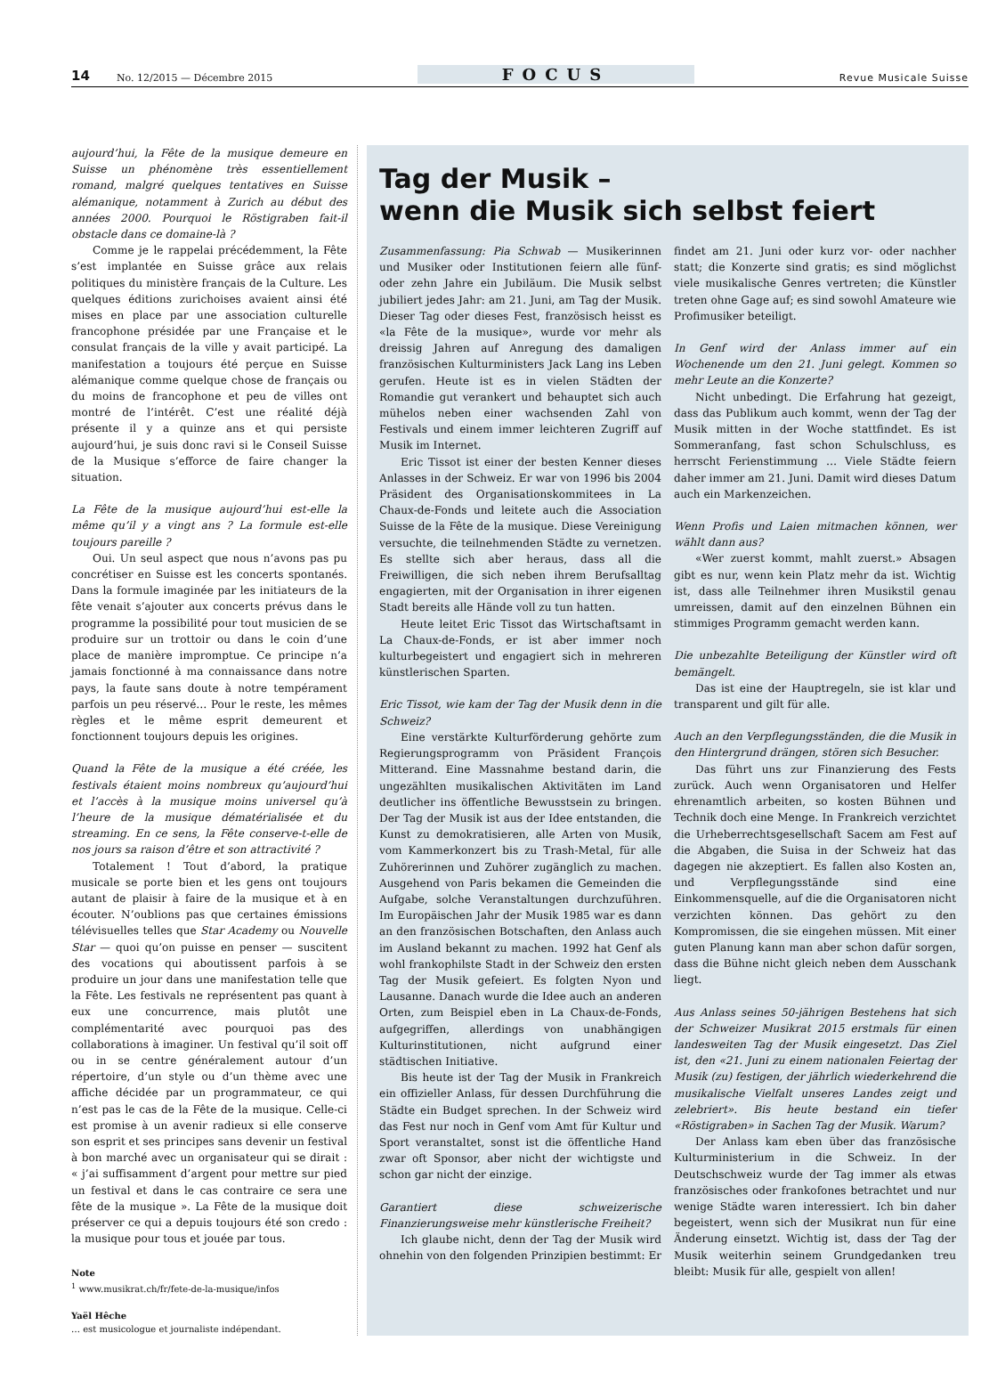14 No. 12/2015 — Décembre 2015 FOCUS Revue Musicale Suisse
aujourd’hui, la Fête de la musique demeure en Suisse un phénomène très essentiellement romand, malgré quelques tentatives en Suisse alémanique, notamment à Zurich au début des années 2000. Pourquoi le Röstigraben fait-il obstacle dans ce domaine-là ?
Comme je le rappelai précédemment, la Fête s’est implantée en Suisse grâce aux relais politiques du ministère français de la Culture. Les quelques éditions zurichoises avaient ainsi été mises en place par une association culturelle francophone présidée par une Française et le consulat français de la ville y avait participé. La manifestation a toujours été perçue en Suisse alémanique comme quelque chose de français ou du moins de francophone et peu de villes ont montré de l’intérêt. C’est une réalité déjà présente il y a quinze ans et qui persiste aujourd’hui, je suis donc ravi si le Conseil Suisse de la Musique s’efforce de faire changer la situation.
La Fête de la musique aujourd’hui est-elle la même qu’il y a vingt ans ? La formule est-elle toujours pareille ?
Oui. Un seul aspect que nous n’avons pas pu concrétiser en Suisse est les concerts spontanés. Dans la formule imaginée par les initiateurs de la fête venait s’ajouter aux concerts prévus dans le programme la possibilité pour tout musicien de se produire sur un trottoir ou dans le coin d’une place de manière impromptue. Ce principe n’a jamais fonctionné à ma connaissance dans notre pays, la faute sans doute à notre tempérament parfois un peu réservé… Pour le reste, les mêmes règles et le même esprit demeurent et fonctionnent toujours depuis les origines.
Quand la Fête de la musique a été créée, les festivals étaient moins nombreux qu’aujourd’hui et l’accès à la musique moins universel qu’à l’heure de la musique dématérialisée et du streaming. En ce sens, la Fête conserve-t-elle de nos jours sa raison d’être et son attractivité ?
Totalement ! Tout d’abord, la pratique musicale se porte bien et les gens ont toujours autant de plaisir à faire de la musique et à en écouter. N’oublions pas que certaines émissions télévisuelles telles que Star Academy ou Nouvelle Star — quoi qu’on puisse en penser — suscitent des vocations qui aboutissent parfois à se produire un jour dans une manifestation telle que la Fête. Les festivals ne représentent pas quant à eux une concurrence, mais plutôt une complémentarité avec pourquoi pas des collaborations à imaginer. Un festival qu’il soit off ou in se centre généralement autour d’un répertoire, d’un style ou d’un thème avec une affiche décidée par un programmateur, ce qui n’est pas le cas de la Fête de la musique. Celle-ci est promise à un avenir radieux si elle conserve son esprit et ses principes sans devenir un festival à bon marché avec un organisateur qui se dirait : « j’ai suffisamment d’argent pour mettre sur pied un festival et dans le cas contraire ce sera une fête de la musique ». La Fête de la musique doit préserver ce qui a depuis toujours été son credo : la musique pour tous et jouée par tous.
Note
<sup>1</sup> www.musikrat.ch/fr/fete-de-la-musique/infos
Yaël Hêche
… est musicologue et journaliste indépendant.
Tag der Musik –
wenn die Musik sich selbst feiert
Zusammenfassung: Pia Schwab — Musikerinnen und Musiker oder Institutionen feiern alle fünf- oder zehn Jahre ein Jubiläum. Die Musik selbst jubiliert jedes Jahr: am 21. Juni, am Tag der Musik. Dieser Tag oder dieses Fest, französisch heisst es «la Fête de la musique», wurde vor mehr als dreissig Jahren auf Anregung des damaligen französischen Kulturministers Jack Lang ins Leben gerufen. Heute ist es in vielen Städten der Romandie gut verankert und behauptet sich auch mühelos neben einer wachsenden Zahl von Festivals und einem immer leichteren Zugriff auf Musik im Internet.
Eric Tissot ist einer der besten Kenner dieses Anlasses in der Schweiz. Er war von 1996 bis 2004 Präsident des Organisationskommitees in La Chaux-de-Fonds und leitete auch die Association Suisse de la Fête de la musique. Diese Vereinigung versuchte, die teilnehmenden Städte zu vernetzen. Es stellte sich aber heraus, dass all die Freiwilligen, die sich neben ihrem Berufsalltag engagierten, mit der Organisation in ihrer eigenen Stadt bereits alle Hände voll zu tun hatten.
Heute leitet Eric Tissot das Wirtschaftsamt in La Chaux-de-Fonds, er ist aber immer noch kulturbegeistert und engagiert sich in mehreren künstlerischen Sparten.
Eric Tissot, wie kam der Tag der Musik denn in die Schweiz?
Eine verstärkte Kulturförderung gehörte zum Regierungsprogramm von Präsident François Mitterand. Eine Massnahme bestand darin, die ungezählten musikalischen Aktivitäten im Land deutlicher ins öffentliche Bewusstsein zu bringen. Der Tag der Musik ist aus der Idee entstanden, die Kunst zu demokratisieren, alle Arten von Musik, vom Kammerkonzert bis zu Trash-Metal, für alle Zuhörerinnen und Zuhörer zugänglich zu machen. Ausgehend von Paris bekamen die Gemeinden die Aufgabe, solche Veranstaltungen durchzuführen. Im Europäischen Jahr der Musik 1985 war es dann an den französischen Botschaften, den Anlass auch im Ausland bekannt zu machen. 1992 hat Genf als wohl frankophilste Stadt in der Schweiz den ersten Tag der Musik gefeiert. Es folgten Nyon und Lausanne. Danach wurde die Idee auch an anderen Orten, zum Beispiel eben in La Chaux-de-Fonds, aufgegriffen, allerdings von unabhängigen Kulturinstitutionen, nicht aufgrund einer städtischen Initiative.
Bis heute ist der Tag der Musik in Frankreich ein offizieller Anlass, für dessen Durchführung die Städte ein Budget sprechen. In der Schweiz wird das Fest nur noch in Genf vom Amt für Kultur und Sport veranstaltet, sonst ist die öffentliche Hand zwar oft Sponsor, aber nicht der wichtigste und schon gar nicht der einzige.
Garantiert diese schweizerische Finanzierungsweise mehr künstlerische Freiheit?
Ich glaube nicht, denn der Tag der Musik wird ohnehin von den folgenden Prinzipien bestimmt: Er findet am 21. Juni oder kurz vor- oder nachher statt; die Konzerte sind gratis; es sind möglichst viele musikalische Genres vertreten; die Künstler treten ohne Gage auf; es sind sowohl Amateure wie Profimusiker beteiligt.
In Genf wird der Anlass immer auf ein Wochenende um den 21. Juni gelegt. Kommen so mehr Leute an die Konzerte?
Nicht unbedingt. Die Erfahrung hat gezeigt, dass das Publikum auch kommt, wenn der Tag der Musik mitten in der Woche stattfindet. Es ist Sommeranfang, fast schon Schulschluss, es herrscht Ferienstimmung … Viele Städte feiern daher immer am 21. Juni. Damit wird dieses Datum auch ein Markenzeichen.
Wenn Profis und Laien mitmachen können, wer wählt dann aus?
«Wer zuerst kommt, mahlt zuerst.» Absagen gibt es nur, wenn kein Platz mehr da ist. Wichtig ist, dass alle Teilnehmer ihren Musikstil genau umreissen, damit auf den einzelnen Bühnen ein stimmiges Programm gemacht werden kann.
Die unbezahlte Beteiligung der Künstler wird oft bemängelt.
Das ist eine der Hauptregeln, sie ist klar und transparent und gilt für alle.
Auch an den Verpflegungsständen, die die Musik in den Hintergrund drängen, stören sich Besucher.
Das führt uns zur Finanzierung des Fests zurück. Auch wenn Organisatoren und Helfer ehrenamtlich arbeiten, so kosten Bühnen und Technik doch eine Menge. In Frankreich verzichtet die Urheberrechtsgesellschaft Sacem am Fest auf die Abgaben, die Suisa in der Schweiz hat das dagegen nie akzeptiert. Es fallen also Kosten an, und Verpflegungsstände sind eine Einkommensquelle, auf die die Organisatoren nicht verzichten können. Das gehört zu den Kompromissen, die sie eingehen müssen. Mit einer guten Planung kann man aber schon dafür sorgen, dass die Bühne nicht gleich neben dem Ausschank liegt.
Aus Anlass seines 50-jährigen Bestehens hat sich der Schweizer Musikrat 2015 erstmals für einen landesweiten Tag der Musik eingesetzt. Das Ziel ist, den «21. Juni zu einem nationalen Feiertag der Musik (zu) festigen, der jährlich wiederkehrend die musikalische Vielfalt unseres Landes zeigt und zelebriert». Bis heute bestand ein tiefer «Röstigraben» in Sachen Tag der Musik. Warum?
Der Anlass kam eben über das französische Kulturministerium in die Schweiz. In der Deutschschweiz wurde der Tag immer als etwas französisches oder frankofones betrachtet und nur wenige Städte waren interessiert. Ich bin daher begeistert, wenn sich der Musikrat nun für eine Änderung einsetzt. Wichtig ist, dass der Tag der Musik weiterhin seinem Grundgedanken treu bleibt: Musik für alle, gespielt von allen!